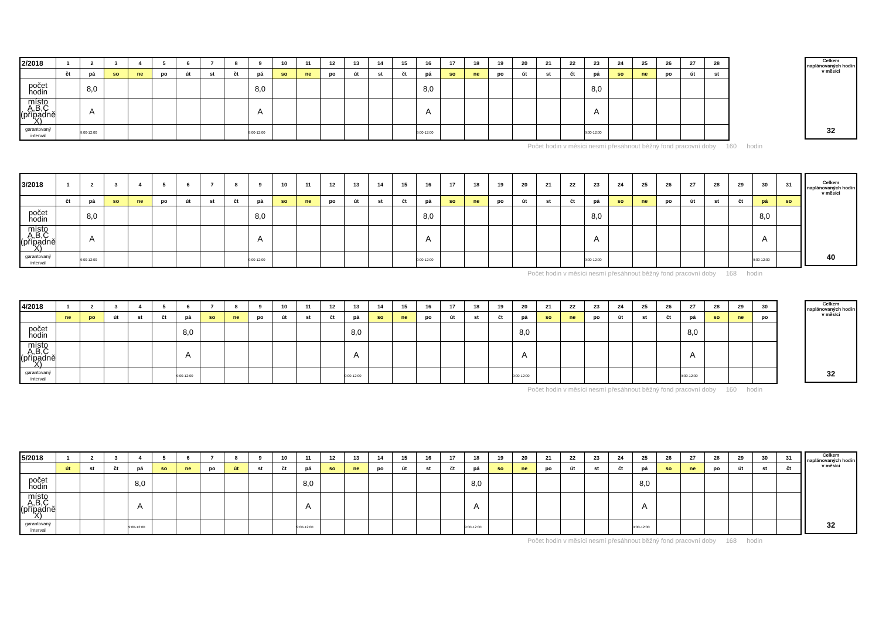| 2/2018 | 1 | 2 | 3 | 4 | 5 | 6 | 7 | 8 | 9 | 10 | 11 | 12 | 13 | 14 | 15 | 16 | 17 | 18 | 19 | 20 | 21 | 22 | 23 | 24 | 25 | 26 | 27 | 28 |
| | čt | pá | so | ne | po | út | st | čt | pá | so | ne | po | út | st | čt | pá | so | ne | po | út | st | čt | pá | so | ne | po | út | st |
| počet hodin | | 8,0 | | | | | | | 8,0 | | | | | | | 8,0 | | | | | | | 8,0 | | | | | |
| místo A,B,C (případně X) | | A | | | | | | | A | | | | | | | A | | | | | | | A | | | | | |
| garantovaný interval | | 9:00-12:00 | | | | | | | 9:00-12:00 | | | | | | | 9:00-12:00 | | | | | | | 9:00-12:00 | | | | | |
Celkem naplánovaných hodin v měsíci
32
Počet hodin v měsíci nesmí přesáhnout běžný fond pracovní doby 160 hodin
| 3/2018 | 1 | 2 | 3 | 4 | 5 | 6 | 7 | 8 | 9 | 10 | 11 | 12 | 13 | 14 | 15 | 16 | 17 | 18 | 19 | 20 | 21 | 22 | 23 | 24 | 25 | 26 | 27 | 28 | 29 | 30 | 31 |
| | čt | pá | so | ne | po | út | st | čt | pá | so | ne | po | út | st | čt | pá | so | ne | po | út | st | čt | pá | so | ne | po | út | st | čt | pá | so |
| počet hodin | | 8,0 | | | | | | | 8,0 | | | | | | | 8,0 | | | | | | | 8,0 | | | | | | | 8,0 | |
| místo A,B,C (případně X) | | A | | | | | | | A | | | | | | | A | | | | | | | A | | | | | | | A | |
| garantovaný interval | | 9:00-12:00 | | | | | | | 9:00-12:00 | | | | | | | 9:00-12:00 | | | | | | | 9:00-12:00 | | | | | | | 9:00-12:00 | |
Celkem naplánovaných hodin v měsíci
40
Počet hodin v měsíci nesmí přesáhnout běžný fond pracovní doby 168 hodin
| 4/2018 | 1 | 2 | 3 | 4 | 5 | 6 | 7 | 8 | 9 | 10 | 11 | 12 | 13 | 14 | 15 | 16 | 17 | 18 | 19 | 20 | 21 | 22 | 23 | 24 | 25 | 26 | 27 | 28 | 29 | 30 |
| | ne | po | út | st | čt | pá | so | ne | po | út | st | čt | pá | so | ne | po | út | st | čt | pá | so | ne | po | út | st | čt | pá | so | ne | po |
| počet hodin | | | | | | 8,0 | | | | | | | 8,0 | | | | | | | 8,0 | | | | | | | 8,0 | | | |
| místo A,B,C (případně X) | | | | | | A | | | | | | | A | | | | | | | A | | | | | | | A | | | |
| garantovaný interval | | | | | | 9:00-12:00 | | | | | | | 9:00-12:00 | | | | | | | 9:00-12:00 | | | | | | | 9:00-12:00 | | | |
Celkem naplánovaných hodin v měsíci
32
Počet hodin v měsíci nesmí přesáhnout běžný fond pracovní doby 160 hodin
| 5/2018 | 1 | 2 | 3 | 4 | 5 | 6 | 7 | 8 | 9 | 10 | 11 | 12 | 13 | 14 | 15 | 16 | 17 | 18 | 19 | 20 | 21 | 22 | 23 | 24 | 25 | 26 | 27 | 28 | 29 | 30 | 31 |
| | út | st | čt | pá | so | ne | po | út | st | čt | pá | so | ne | po | út | st | čt | pá | so | ne | po | út | st | čt | pá | so | ne | po | út | st | čt |
| počet hodin | | | | 8,0 | | | | | | | 8,0 | | | | | | | 8,0 | | | | | | | 8,0 | | | | | | |
| místo A,B,C (případně X) | | | | A | | | | | | | A | | | | | | | A | | | | | | | A | | | | | | |
| garantovaný interval | | | | 9:00-12:00 | | | | | | | 9:00-12:00 | | | | | | | 9:00-12:00 | | | | | | | 9:00-12:00 | | | | | | |
Celkem naplánovaných hodin v měsíci
32
Počet hodin v měsíci nesmí přesáhnout běžný fond pracovní doby 168 hodin